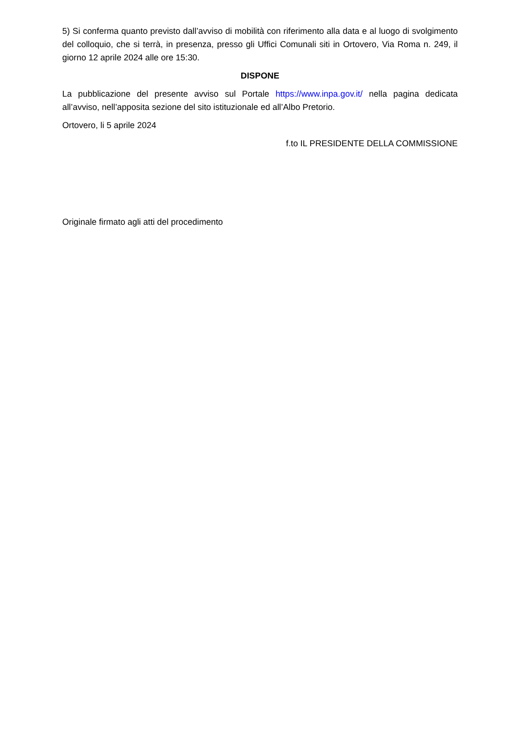5) Si conferma quanto previsto dall’avviso di mobilità con riferimento alla data e al luogo di svolgimento del colloquio, che si terrà, in presenza, presso gli Uffici Comunali siti in Ortovero, Via Roma n. 249, il giorno 12 aprile 2024 alle ore 15:30.
DISPONE
La pubblicazione del presente avviso sul Portale https://www.inpa.gov.it/ nella pagina dedicata all’avviso, nell’apposita sezione del sito istituzionale ed all’Albo Pretorio.
Ortovero, li 5 aprile 2024
f.to IL PRESIDENTE DELLA COMMISSIONE
Originale firmato agli atti del procedimento